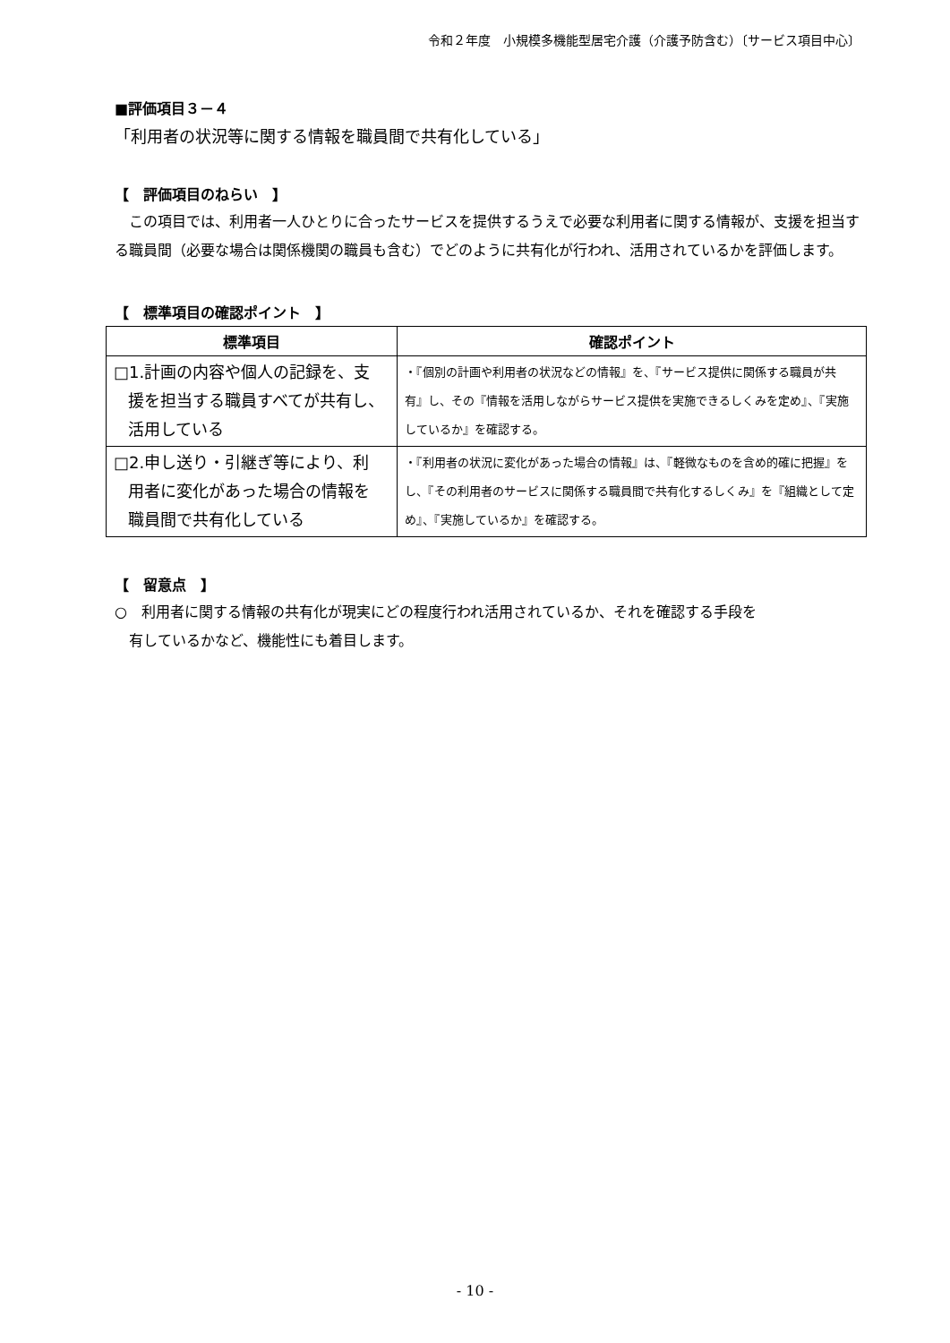令和２年度　小規模多機能型居宅介護（介護予防含む）〔サービス項目中心〕
■評価項目３－４
「利用者の状況等に関する情報を職員間で共有化している」
【　評価項目のねらい　】
　この項目では、利用者一人ひとりに合ったサービスを提供するうえで必要な利用者に関する情報が、支援を担当する職員間（必要な場合は関係機関の職員も含む）でどのように共有化が行われ、活用されているかを評価します。
【　標準項目の確認ポイント　】
| 標準項目 | 確認ポイント |
| --- | --- |
| □1.計画の内容や個人の記録を、支 援を担当する職員すべてが共有し、 活用している | ・『個別の計画や利用者の状況などの情報』を、『サービス提供に関係する職員が共有』し、その『情報を活用しながらサービス提供を実施できるしくみを定め』、『実施しているか』を確認する。 |
| □2.申し送り・引継ぎ等により、利 用者に変化があった場合の情報を 職員間で共有化している | ・『利用者の状況に変化があった場合の情報』は、『軽微なものを含め的確に把握』をし、『その利用者のサービスに関係する職員間で共有化するしくみ』を『組織として定め』、『実施しているか』を確認する。 |
【　留意点　】
○　利用者に関する情報の共有化が現実にどの程度行われ活用されているか、それを確認する手段を
　有しているかなど、機能性にも着目します。
- 10 -